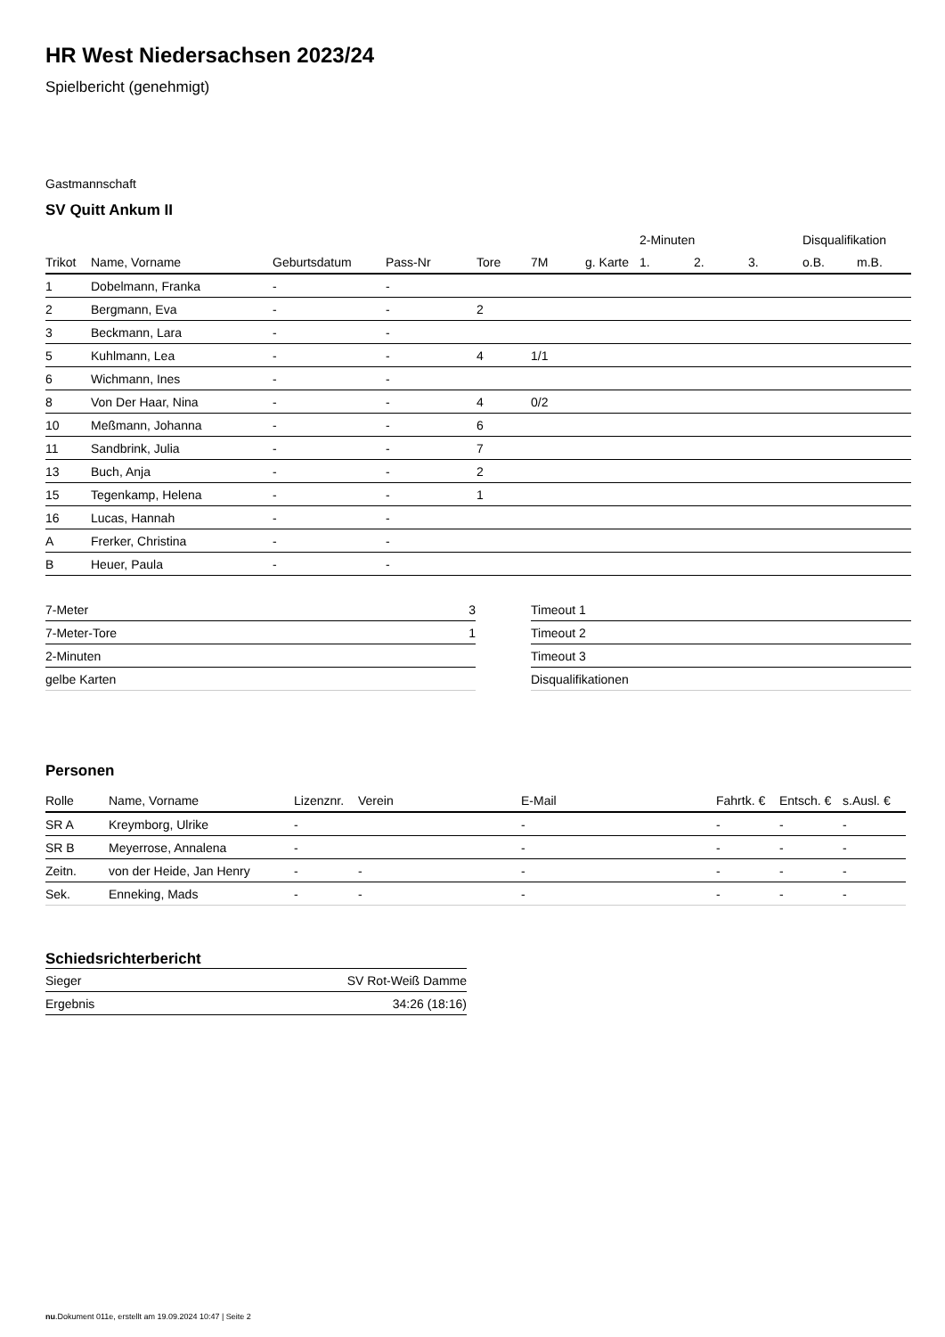HR West Niedersachsen 2023/24
Spielbericht (genehmigt)
Gastmannschaft
SV Quitt Ankum II
| | | | | | | | 2-Minuten | | | Disqualifikation | |
| --- | --- | --- | --- | --- | --- | --- | --- | --- | --- | --- | --- |
| Trikot | Name, Vorname | Geburtsdatum | Pass-Nr | Tore | 7M | g. Karte | 1. | 2. | 3. | o.B. | m.B. |
| 1 | Dobelmann, Franka | - | - | | | | | | | | |
| 2 | Bergmann, Eva | - | - | 2 | | | | | | | |
| 3 | Beckmann, Lara | - | - | | | | | | | | |
| 5 | Kuhlmann, Lea | - | - | 4 | 1/1 | | | | | | |
| 6 | Wichmann, Ines | - | - | | | | | | | | |
| 8 | Von Der Haar, Nina | - | - | 4 | 0/2 | | | | | | |
| 10 | Meßmann, Johanna | - | - | 6 | | | | | | | |
| 11 | Sandbrink, Julia | - | - | 7 | | | | | | | |
| 13 | Buch, Anja | - | - | 2 | | | | | | | |
| 15 | Tegenkamp, Helena | - | - | 1 | | | | | | | |
| 16 | Lucas, Hannah | - | - | | | | | | | | |
| A | Frerker, Christina | - | - | | | | | | | | |
| B | Heuer, Paula | - | - | | | | | | | | |
| 7-Meter | 3 |
| 7-Meter-Tore | 1 |
| 2-Minuten | |
| gelbe Karten | |
| Timeout 1 |
| Timeout 2 |
| Timeout 3 |
| Disqualifikationen |
Personen
| Rolle | Name, Vorname | Lizenznr. | Verein | E-Mail | Fahrtk. € | Entsch. € | s.Ausl. € |
| --- | --- | --- | --- | --- | --- | --- | --- |
| SR A | Kreymborg, Ulrike | - | | - | - | - | - |
| SR B | Meyerrose, Annalena | - | | - | - | - | - |
| Zeitn. | von der Heide, Jan Henry | - | - | - | - | - | - |
| Sek. | Enneking, Mads | - | - | - | - | - | - |
Schiedsrichterbericht
| Sieger | SV Rot-Weiß Damme |
| Ergebnis | 34:26 (18:16) |
nu.Dokument 011e, erstellt am 19.09.2024 10:47 | Seite 2